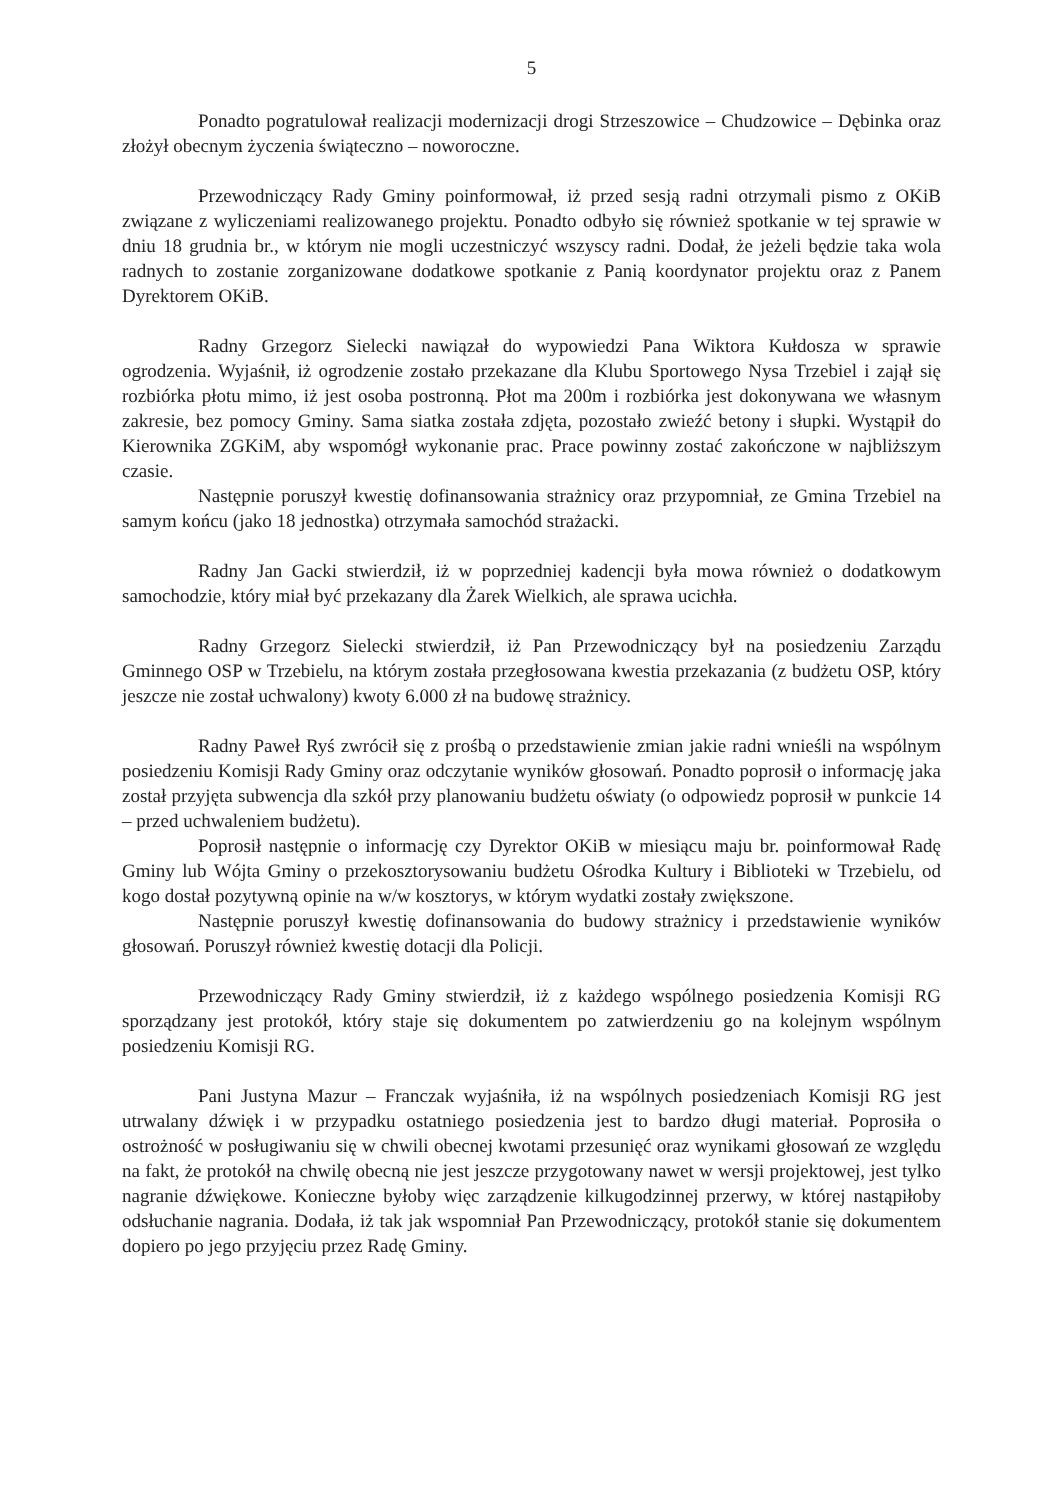5
Ponadto pogratulował realizacji modernizacji drogi Strzeszowice – Chudzowice – Dębinka oraz złożył obecnym życzenia świąteczno – noworoczne.
Przewodniczący Rady Gminy poinformował, iż przed sesją radni otrzymali pismo z OKiB związane z wyliczeniami realizowanego projektu. Ponadto odbyło się również spotkanie w tej sprawie w dniu 18 grudnia br., w którym nie mogli uczestniczyć wszyscy radni. Dodał, że jeżeli będzie taka wola radnych to zostanie zorganizowane dodatkowe spotkanie z Panią koordynator projektu oraz z Panem Dyrektorem OKiB.
Radny Grzegorz Sielecki nawiązał do wypowiedzi Pana Wiktora Kułdosza w sprawie ogrodzenia. Wyjaśnił, iż ogrodzenie zostało przekazane dla Klubu Sportowego Nysa Trzebiel i zajął się rozbiórka płotu mimo, iż jest osoba postronną. Płot ma 200m i rozbiórka jest dokonywana we własnym zakresie, bez pomocy Gminy. Sama siatka została zdjęta, pozostało zwieźć betony i słupki. Wystąpił do Kierownika ZGKiM, aby wspomógł wykonanie prac. Prace powinny zostać zakończone w najbliższym czasie.
Następnie poruszył kwestię dofinansowania strażnicy oraz przypomniał, ze Gmina Trzebiel na samym końcu (jako 18 jednostka) otrzymała samochód strażacki.
Radny Jan Gacki stwierdził, iż w poprzedniej kadencji była mowa również o dodatkowym samochodzie, który miał być przekazany dla Żarek Wielkich, ale sprawa ucichła.
Radny Grzegorz Sielecki stwierdził, iż Pan Przewodniczący był na posiedzeniu Zarządu Gminnego OSP w Trzebielu, na którym została przegłosowana kwestia przekazania (z budżetu OSP, który jeszcze nie został uchwalony) kwoty 6.000 zł na budowę strażnicy.
Radny Paweł Ryś zwrócił się z prośbą o przedstawienie zmian jakie radni wnieśli na wspólnym posiedzeniu Komisji Rady Gminy oraz odczytanie wyników głosowań. Ponadto poprosił o informację jaka został przyjęta subwencja dla szkół przy planowaniu budżetu oświaty (o odpowiedz poprosił w punkcie 14 – przed uchwaleniem budżetu).
Poprosił następnie o informację czy Dyrektor OKiB w miesiącu maju br. poinformował Radę Gminy lub Wójta Gminy o przekosztorysowaniu budżetu Ośrodka Kultury i Biblioteki w Trzebielu, od kogo dostał pozytywną opinie na w/w kosztorys, w którym wydatki zostały zwiększone.
Następnie poruszył kwestię dofinansowania do budowy strażnicy i przedstawienie wyników głosowań. Poruszył również kwestię dotacji dla Policji.
Przewodniczący Rady Gminy stwierdził, iż z każdego wspólnego posiedzenia Komisji RG sporządzany jest protokół, który staje się dokumentem po zatwierdzeniu go na kolejnym wspólnym posiedzeniu Komisji RG.
Pani Justyna Mazur – Franczak wyjaśniła, iż na wspólnych posiedzeniach Komisji RG jest utrwalany dźwięk i w przypadku ostatniego posiedzenia jest to bardzo długi materiał. Poprosiła o ostrożność w posługiwaniu się w chwili obecnej kwotami przesunięć oraz wynikami głosowań ze względu na fakt, że protokół na chwilę obecną nie jest jeszcze przygotowany nawet w wersji projektowej, jest tylko nagranie dźwiękowe. Konieczne byłoby więc zarządzenie kilkugodzinnej przerwy, w której nastąpiłoby odsłuchanie nagrania. Dodała, iż tak jak wspomniał Pan Przewodniczący, protokół stanie się dokumentem dopiero po jego przyjęciu przez Radę Gminy.